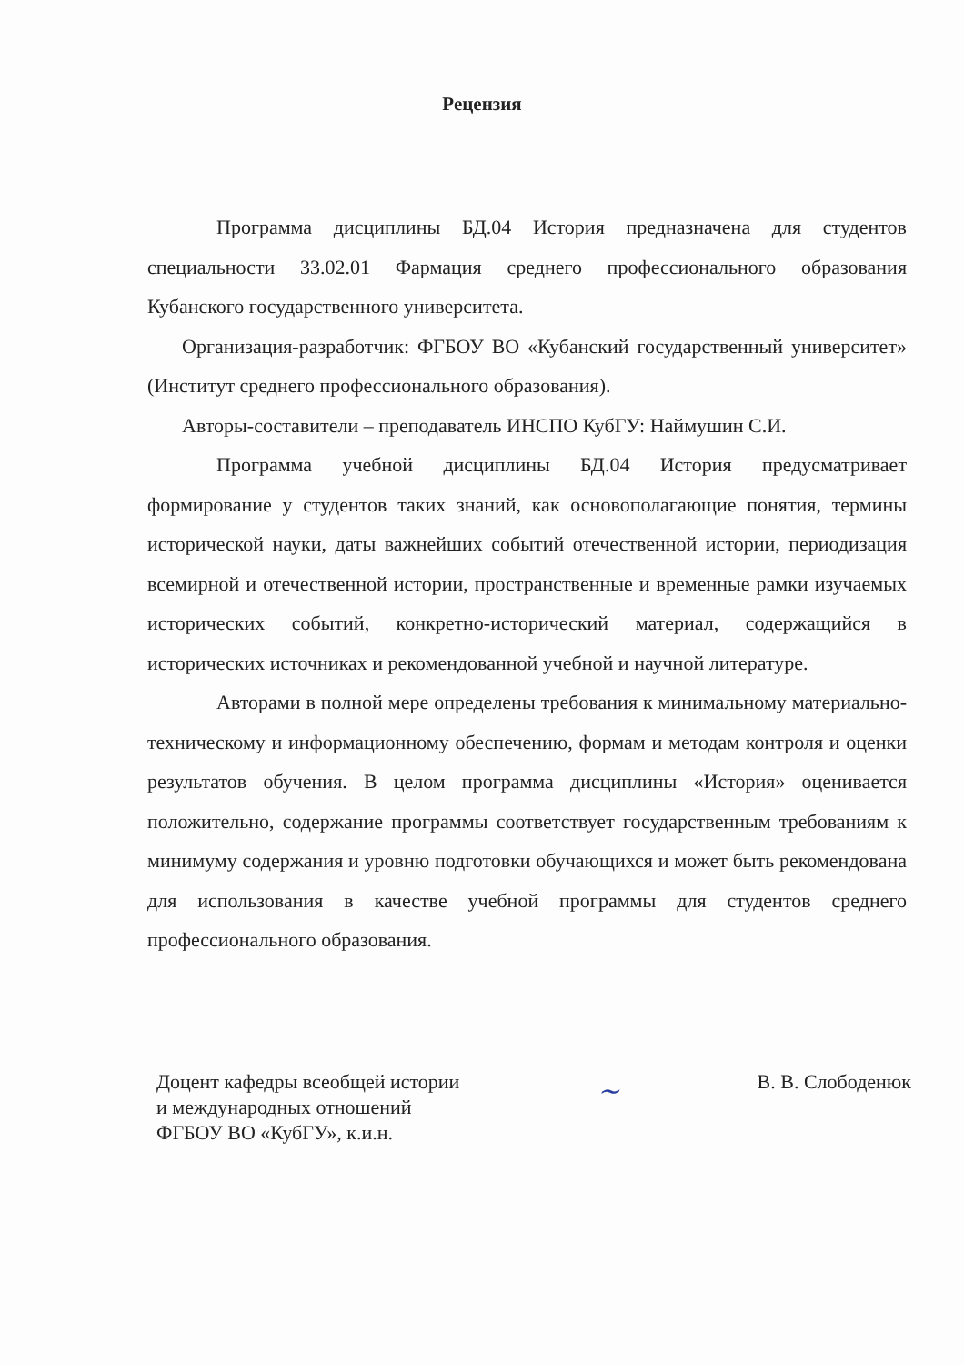Рецензия
Программа дисциплины БД.04 История предназначена для студентов специальности 33.02.01 Фармация среднего профессионального образования Кубанского государственного университета.
Организация-разработчик: ФГБОУ ВО «Кубанский государственный университет» (Институт среднего профессионального образования).
Авторы-составители – преподаватель ИНСПО КубГУ: Наймушин С.И.
Программа учебной дисциплины БД.04 История предусматривает формирование у студентов таких знаний, как основополагающие понятия, термины исторической науки, даты важнейших событий отечественной истории, периодизация всемирной и отечественной истории, пространственные и временные рамки изучаемых исторических событий, конкретно-исторический материал, содержащийся в исторических источниках и рекомендованной учебной и научной литературе.
Авторами в полной мере определены требования к минимальному материально-техническому и информационному обеспечению, формам и методам контроля и оценки результатов обучения. В целом программа дисциплины «История» оценивается положительно, содержание программы соответствует государственным требованиям к минимуму содержания и уровню подготовки обучающихся и может быть рекомендована для использования в качестве учебной программы для студентов среднего профессионального образования.
Доцент кафедры всеобщей истории
и международных отношений
ФГБОУ ВО «КубГУ», к.и.н.
~
В. В. Слободенюк